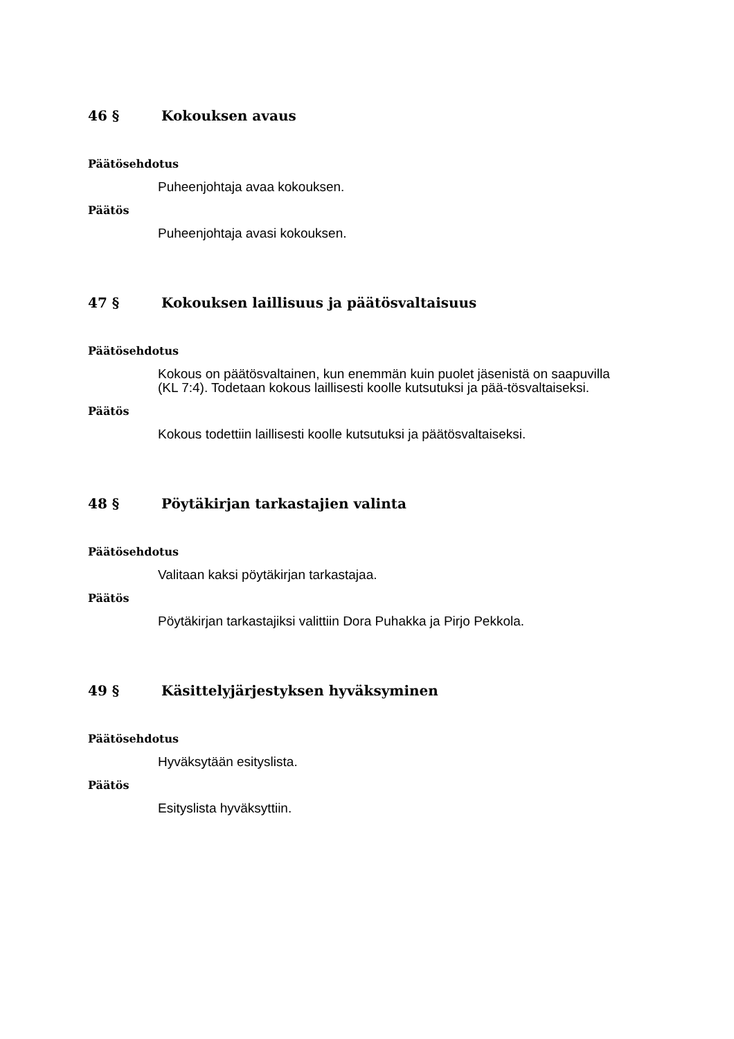46 § Kokouksen avaus
Päätösehdotus
Puheenjohtaja avaa kokouksen.
Päätös
Puheenjohtaja avasi kokouksen.
47 § Kokouksen laillisuus ja päätösvaltaisuus
Päätösehdotus
Kokous on päätösvaltainen, kun enemmän kuin puolet jäsenistä on saapuvilla (KL 7:4). Todetaan kokous laillisesti koolle kutsutuksi ja pää-tösvaltaiseksi.
Päätös
Kokous todettiin laillisesti koolle kutsutuksi ja päätösvaltaiseksi.
48 § Pöytäkirjan tarkastajien valinta
Päätösehdotus
Valitaan kaksi pöytäkirjan tarkastajaa.
Päätös
Pöytäkirjan tarkastajiksi valittiin Dora Puhakka ja Pirjo Pekkola.
49 § Käsittelyjärjestyksen hyväksyminen
Päätösehdotus
Hyväksytään esityslista.
Päätös
Esityslista hyväksyttiin.